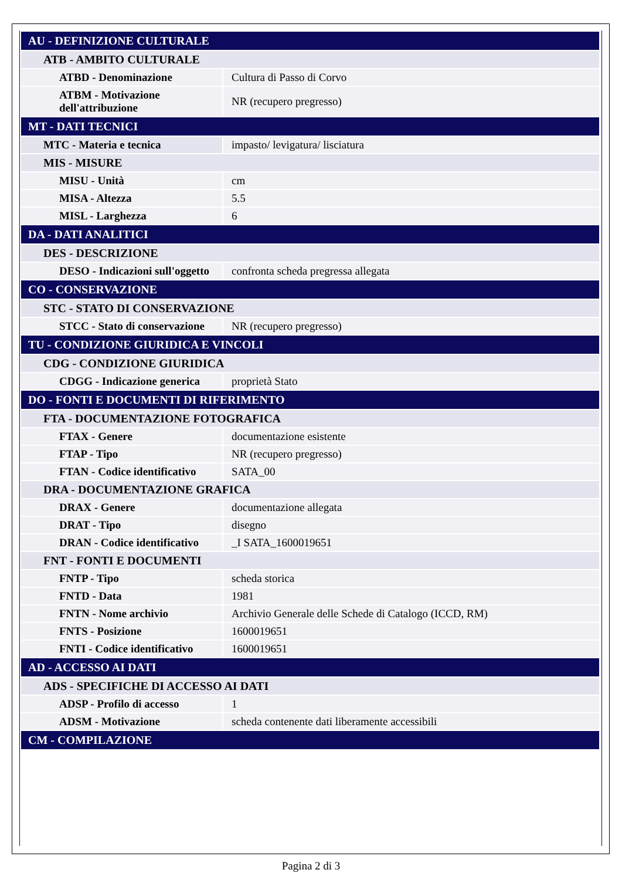| AU - DEFINIZIONE CULTURALE | |
| ATB - AMBITO CULTURALE | |
| ATBD - Denominazione | Cultura di Passo di Corvo |
| ATBM - Motivazione dell'attribuzione | NR (recupero pregresso) |
| MT - DATI TECNICI | |
| MTC - Materia e tecnica | impasto/ levigatura/ lisciatura |
| MIS - MISURE | |
| MISU - Unità | cm |
| MISA - Altezza | 5.5 |
| MISL - Larghezza | 6 |
| DA - DATI ANALITICI | |
| DES - DESCRIZIONE | |
| DESO - Indicazioni sull'oggetto | confronta scheda pregressa allegata |
| CO - CONSERVAZIONE | |
| STC - STATO DI CONSERVAZIONE | |
| STCC - Stato di conservazione | NR (recupero pregresso) |
| TU - CONDIZIONE GIURIDICA E VINCOLI | |
| CDG - CONDIZIONE GIURIDICA | |
| CDGG - Indicazione generica | proprietà Stato |
| DO - FONTI E DOCUMENTI DI RIFERIMENTO | |
| FTA - DOCUMENTAZIONE FOTOGRAFICA | |
| FTAX - Genere | documentazione esistente |
| FTAP - Tipo | NR (recupero pregresso) |
| FTAN - Codice identificativo | SATA_00 |
| DRA - DOCUMENTAZIONE GRAFICA | |
| DRAX - Genere | documentazione allegata |
| DRAT - Tipo | disegno |
| DRAN - Codice identificativo | _I SATA_1600019651 |
| FNT - FONTI E DOCUMENTI | |
| FNTP - Tipo | scheda storica |
| FNTD - Data | 1981 |
| FNTN - Nome archivio | Archivio Generale delle Schede di Catalogo (ICCD, RM) |
| FNTS - Posizione | 1600019651 |
| FNTI - Codice identificativo | 1600019651 |
| AD - ACCESSO AI DATI | |
| ADS - SPECIFICHE DI ACCESSO AI DATI | |
| ADSP - Profilo di accesso | 1 |
| ADSM - Motivazione | scheda contenente dati liberamente accessibili |
| CM - COMPILAZIONE | |
Pagina 2 di 3